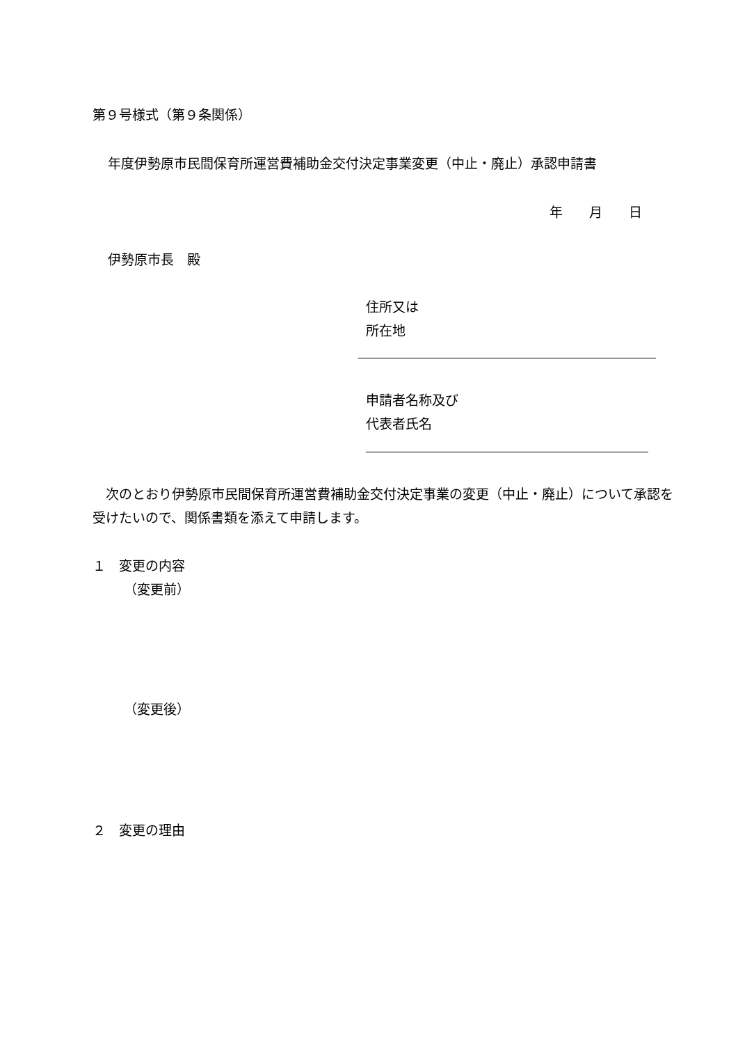第９号様式（第９条関係）
年度伊勢原市民間保育所運営費補助金交付決定事業変更（中止・廃止）承認申請書
年　　月　　日
伊勢原市長　殿
住所又は
所在地
申請者名称及び
代表者氏名
　次のとおり伊勢原市民間保育所運営費補助金交付決定事業の変更（中止・廃止）について承認を受けたいので、関係書類を添えて申請します。
１　変更の内容
（変更前）
（変更後）
２　変更の理由